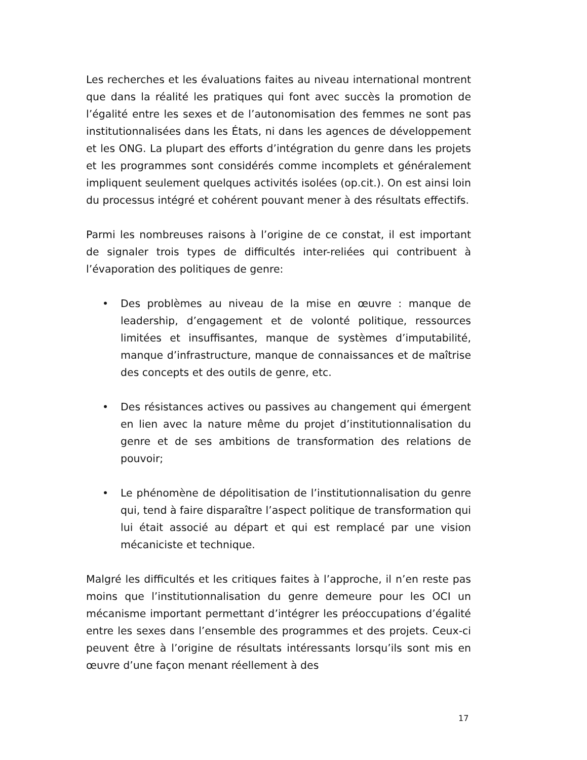Les recherches et les évaluations faites au niveau international montrent que dans la réalité les pratiques qui font avec succès la promotion de l’égalité entre les sexes et de l’autonomisation des femmes ne sont pas institutionnalisées dans les États, ni dans les agences de développement et les ONG. La plupart des efforts d’intégration du genre dans les projets et les programmes sont considérés comme incomplets et généralement impliquent seulement quelques activités isolées (op.cit.). On est ainsi loin du processus intégré et cohérent pouvant mener à des résultats effectifs.
Parmi les nombreuses raisons à l’origine de ce constat, il est important de signaler trois types de difficultés inter-reliées qui contribuent à l’évaporation des politiques de genre:
• Des problèmes au niveau de la mise en œuvre : manque de leadership, d’engagement et de volonté politique, ressources limitées et insuffisantes, manque de systèmes d’imputabilité, manque d’infrastructure, manque de connaissances et de maîtrise des concepts et des outils de genre, etc.
• Des résistances actives ou passives au changement qui émergent en lien avec la nature même du projet d’institutionnalisation du genre et de ses ambitions de transformation des relations de pouvoir;
• Le phénomène de dépolitisation de l’institutionnalisation du genre qui, tend à faire disparaître l’aspect politique de transformation qui lui était associé au départ et qui est remplacé par une vision mécaniciste et technique.
Malgré les difficultés et les critiques faites à l’approche, il n’en reste pas moins que l’institutionnalisation du genre demeure pour les OCI un mécanisme important permettant d’intégrer les préoccupations d’égalité entre les sexes dans l’ensemble des programmes et des projets. Ceux-ci peuvent être à l’origine de résultats intéressants lorsqu’ils sont mis en œuvre d’une façon menant réellement à des
17